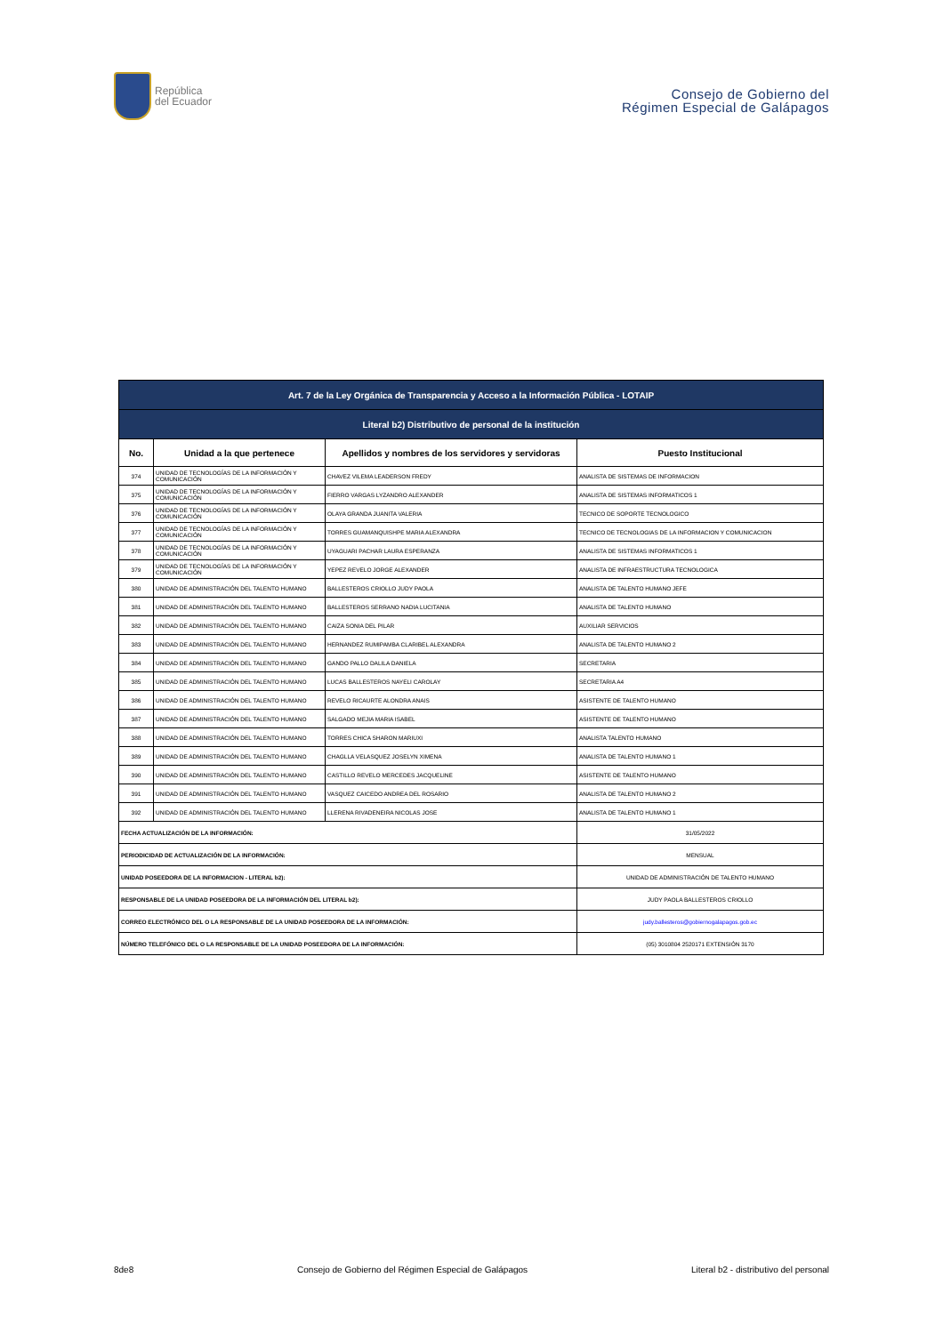República
del Ecuador
Consejo de Gobierno del
Régimen Especial de Galápagos
| Art. 7 de la Ley Orgánica de Transparencia y Acceso a la Información Pública - LOTAIP | | | |
| --- | --- | --- | --- |
| Literal b2) Distributivo de personal de la institución | | | |
| No. | Unidad a la que pertenece | Apellidos y nombres de los servidores y servidoras | Puesto Institucional |
| 374 | UNIDAD DE TECNOLOGÍAS DE LA INFORMACIÓN Y COMUNICACIÓN | CHAVEZ VILEMA LEADERSON FREDY | ANALISTA DE SISTEMAS DE INFORMACION |
| 375 | UNIDAD DE TECNOLOGÍAS DE LA INFORMACIÓN Y COMUNICACIÓN | FIERRO VARGAS LYZANDRO ALEXANDER | ANALISTA DE SISTEMAS INFORMATICOS 1 |
| 376 | UNIDAD DE TECNOLOGÍAS DE LA INFORMACIÓN Y COMUNICACIÓN | OLAYA GRANDA JUANITA VALERIA | TECNICO DE SOPORTE TECNOLOGICO |
| 377 | UNIDAD DE TECNOLOGÍAS DE LA INFORMACIÓN Y COMUNICACIÓN | TORRES GUAMANQUISHPE MARIA ALEXANDRA | TECNICO DE TECNOLOGIAS DE LA INFORMACION Y COMUNICACION |
| 378 | UNIDAD DE TECNOLOGÍAS DE LA INFORMACIÓN Y COMUNICACIÓN | UYAGUARI PACHAR LAURA ESPERANZA | ANALISTA DE SISTEMAS INFORMATICOS 1 |
| 379 | UNIDAD DE TECNOLOGÍAS DE LA INFORMACIÓN Y COMUNICACIÓN | YEPEZ REVELO JORGE ALEXANDER | ANALISTA DE INFRAESTRUCTURA TECNOLOGICA |
| 380 | UNIDAD DE ADMINISTRACIÓN DEL TALENTO HUMANO | BALLESTEROS CRIOLLO JUDY PAOLA | ANALISTA DE TALENTO HUMANO JEFE |
| 381 | UNIDAD DE ADMINISTRACIÓN DEL TALENTO HUMANO | BALLESTEROS SERRANO NADIA LUCITANIA | ANALISTA DE TALENTO HUMANO |
| 382 | UNIDAD DE ADMINISTRACIÓN DEL TALENTO HUMANO | CAIZA SONIA DEL PILAR | AUXILIAR SERVICIOS |
| 383 | UNIDAD DE ADMINISTRACIÓN DEL TALENTO HUMANO | HERNANDEZ RUMIPAMBA CLARIBEL ALEXANDRA | ANALISTA DE TALENTO HUMANO 2 |
| 384 | UNIDAD DE ADMINISTRACIÓN DEL TALENTO HUMANO | GANDO PALLO DALILA DANIELA | SECRETARIA |
| 385 | UNIDAD DE ADMINISTRACIÓN DEL TALENTO HUMANO | LUCAS BALLESTEROS NAYELI CAROLAY | SECRETARIA A4 |
| 386 | UNIDAD DE ADMINISTRACIÓN DEL TALENTO HUMANO | REVELO RICAURTE ALONDRA ANAIS | ASISTENTE DE TALENTO HUMANO |
| 387 | UNIDAD DE ADMINISTRACIÓN DEL TALENTO HUMANO | SALGADO MEJIA MARIA ISABEL | ASISTENTE DE TALENTO HUMANO |
| 388 | UNIDAD DE ADMINISTRACIÓN DEL TALENTO HUMANO | TORRES CHICA SHARON MARIUXI | ANALISTA TALENTO HUMANO |
| 389 | UNIDAD DE ADMINISTRACIÓN DEL TALENTO HUMANO | CHAGLLA VELASQUEZ JOSELYN XIMENA | ANALISTA DE TALENTO HUMANO 1 |
| 390 | UNIDAD DE ADMINISTRACIÓN DEL TALENTO HUMANO | CASTILLO REVELO MERCEDES JACQUELINE | ASISTENTE DE TALENTO HUMANO |
| 391 | UNIDAD DE ADMINISTRACIÓN DEL TALENTO HUMANO | VASQUEZ CAICEDO ANDREA DEL ROSARIO | ANALISTA DE TALENTO HUMANO 2 |
| 392 | UNIDAD DE ADMINISTRACIÓN DEL TALENTO HUMANO | LLERENA RIVADENEIRA NICOLAS JOSE | ANALISTA DE TALENTO HUMANO 1 |
| FECHA ACTUALIZACIÓN DE LA INFORMACIÓN: | | | 31/05/2022 |
| PERIODICIDAD DE ACTUALIZACIÓN DE LA INFORMACIÓN: | | | MENSUAL |
| UNIDAD POSEEDORA DE LA INFORMACION - LITERAL b2): | | | UNIDAD DE ADMINISTRACIÓN DE TALENTO HUMANO |
| RESPONSABLE DE LA UNIDAD POSEEDORA DE LA INFORMACIÓN DEL LITERAL b2): | | | JUDY PAOLA BALLESTEROS CRIOLLO |
| CORREO ELECTRÓNICO DEL O LA RESPONSABLE DE LA UNIDAD POSEEDORA DE LA INFORMACIÓN: | | | judy.ballesteros@gobiernogalapagos.gob.ec |
| NÚMERO TELEFÓNICO DEL O LA RESPONSABLE DE LA UNIDAD POSEEDORA DE LA INFORMACIÓN: | | | (05) 3010804 2520171 EXTENSIÓN 3170 |
8de8 Consejo de Gobierno del Régimen Especial de Galápagos Literal b2 - distributivo del personal